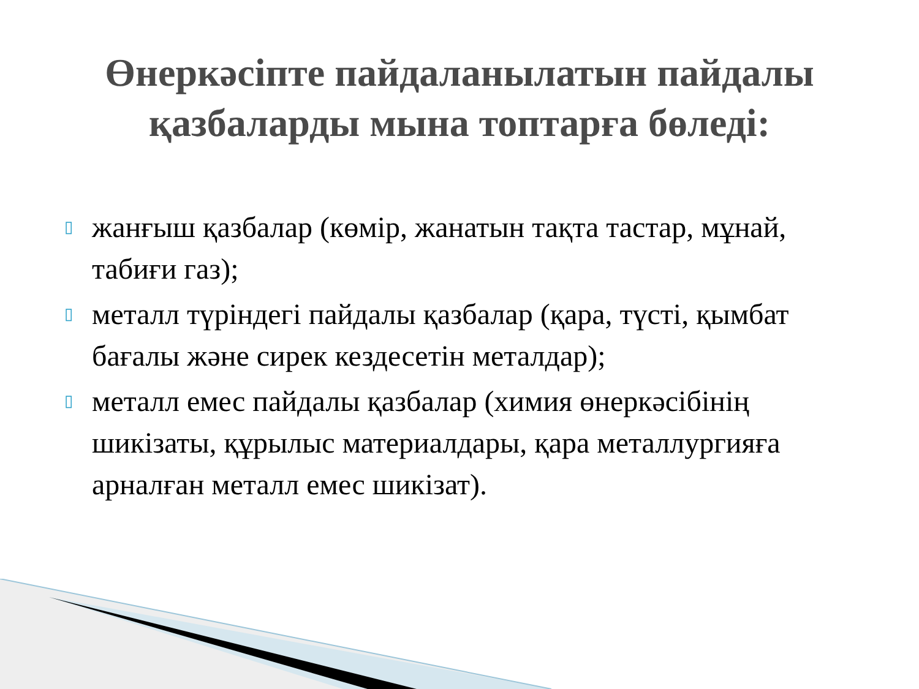Өнеркәсіпте пайдаланылатын пайдалы
қазбаларды мына топтарға бөледі:
▯ жанғыш қазбалар (көмір, жанатын тақта тастар, мұнай, табиғи газ);
▯ металл түріндегі пайдалы қазбалар (қара, түсті, қымбат бағалы және сирек кездесетін металдар);
▯ металл емес пайдалы қазбалар (химия өнеркәсібінің шикізаты, құрылыс материалдары, қара металлургияға арналған металл емес шикізат).